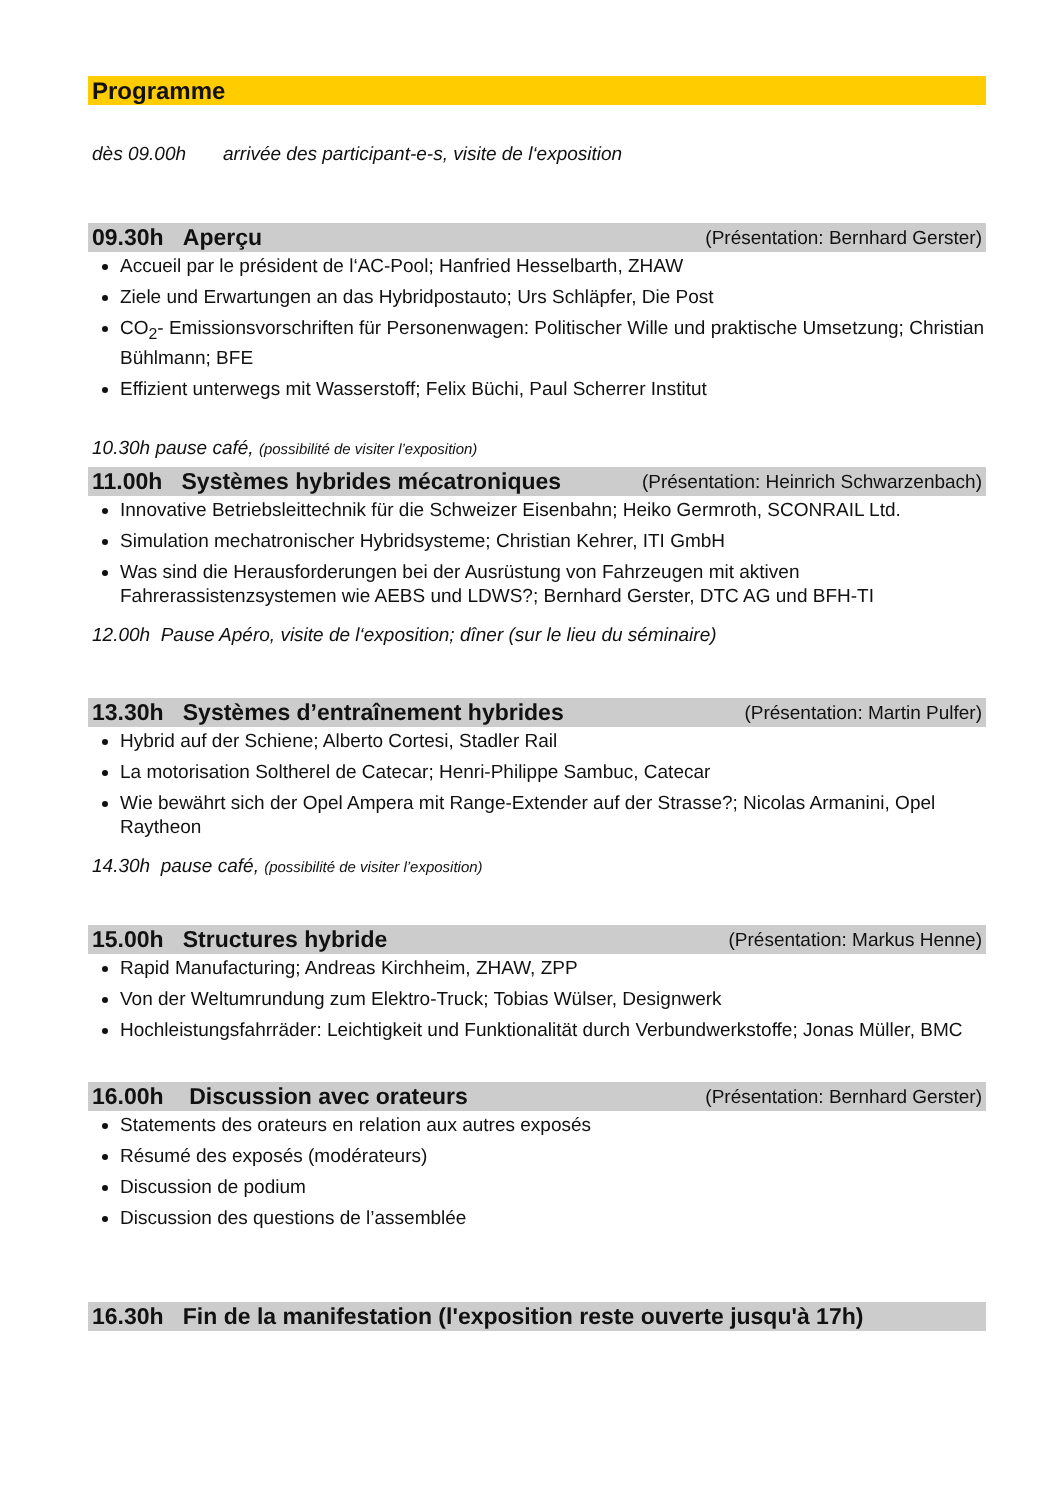Programme
dès 09.00h arrivée des participant-e-s, visite de l‘exposition
09.30h Aperçu (Présentation: Bernhard Gerster)
Accueil par le président de l‘AC-Pool; Hanfried Hesselbarth, ZHAW
Ziele und Erwartungen an das Hybridpostauto; Urs Schläpfer, Die Post
CO<sub>2</sub>- Emissionsvorschriften für Personenwagen: Politischer Wille und praktische Umsetzung; Christian Bühlmann; BFE
Effizient unterwegs mit Wasserstoff; Felix Büchi, Paul Scherrer Institut
10.30h pause café, (possibilité de visiter l’exposition)
11.00h Systèmes hybrides mécatroniques (Présentation: Heinrich Schwarzenbach)
Innovative Betriebsleittechnik für die Schweizer Eisenbahn; Heiko Germroth, SCONRAIL Ltd.
Simulation mechatronischer Hybridsysteme; Christian Kehrer, ITI GmbH
Was sind die Herausforderungen bei der Ausrüstung von Fahrzeugen mit aktiven Fahrerassistenzsystemen wie AEBS und LDWS?; Bernhard Gerster, DTC AG und BFH-TI
12.00h Pause Apéro, visite de l‘exposition; dîner (sur le lieu du séminaire)
13.30h Systèmes d’entraînement hybrides (Présentation: Martin Pulfer)
Hybrid auf der Schiene; Alberto Cortesi, Stadler Rail
La motorisation Soltherel de Catecar; Henri-Philippe Sambuc, Catecar
Wie bewährt sich der Opel Ampera mit Range-Extender auf der Strasse?; Nicolas Armanini, Opel Raytheon
14.30h pause café, (possibilité de visiter l’exposition)
15.00h Structures hybride (Présentation: Markus Henne)
Rapid Manufacturing; Andreas Kirchheim, ZHAW, ZPP
Von der Weltumrundung zum Elektro-Truck; Tobias Wülser, Designwerk
Hochleistungsfahrräder: Leichtigkeit und Funktionalität durch Verbundwerkstoffe; Jonas Müller, BMC
16.00h Discussion avec orateurs (Présentation: Bernhard Gerster)
Statements des orateurs en relation aux autres exposés
Résumé des exposés (modérateurs)
Discussion de podium
Discussion des questions de l’assemblée
16.30h Fin de la manifestation (l'exposition reste ouverte jusqu'à 17h)